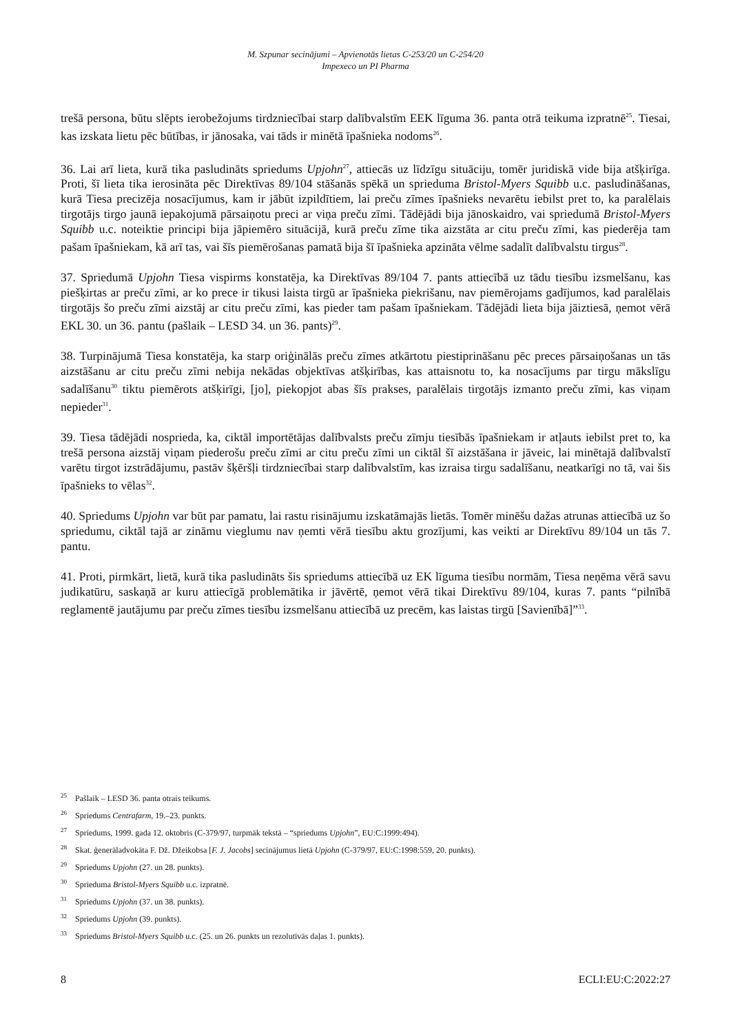M. Szpunar secinājumi – Apvienotās lietas C-253/20 un C-254/20
Impexeco un PI Pharma
trešā persona, būtu slēpts ierobežojums tirdzniecībai starp dalībvalstīm EEK līguma 36. panta otrā teikuma izpratnē<sup>25</sup>. Tiesai, kas izskata lietu pēc būtības, ir jānosaka, vai tāds ir minētā īpašnieka nodoms<sup>26</sup>.
36. Lai arī lieta, kurā tika pasludināts spriedums Upjohn<sup>27</sup>, attiecās uz līdzīgu situāciju, tomēr juridiskā vide bija atšķirīga. Proti, šī lieta tika ierosināta pēc Direktīvas 89/104 stāšanās spēkā un sprieduma Bristol-Myers Squibb u.c. pasludināšanas, kurā Tiesa precizēja nosacījumus, kam ir jābūt izpildītiem, lai preču zīmes īpašnieks nevarētu iebilst pret to, ka paralēlais tirgotājs tirgo jaunā iepakojumā pārsaiņotu preci ar viņa preču zīmi. Tādējādi bija jānoskaidro, vai spriedumā Bristol-Myers Squibb u.c. noteiktie principi bija jāpiemēro situācijā, kurā preču zīme tika aizstāta ar citu preču zīmi, kas piederēja tam pašam īpašniekam, kā arī tas, vai šīs piemērošanas pamatā bija šī īpašnieka apzināta vēlme sadalīt dalībvalstu tirgus<sup>28</sup>.
37. Spriedumā Upjohn Tiesa vispirms konstatēja, ka Direktīvas 89/104 7. pants attiecībā uz tādu tiesību izsmelšanu, kas piešķirtas ar preču zīmi, ar ko prece ir tikusi laista tirgū ar īpašnieka piekrišanu, nav piemērojams gadījumos, kad paralēlais tirgotājs šo preču zīmi aizstāj ar citu preču zīmi, kas pieder tam pašam īpašniekam. Tādējādi lieta bija jāiztiesā, ņemot vērā EKL 30. un 36. pantu (pašlaik – LESD 34. un 36. pants)<sup>29</sup>.
38. Turpinājumā Tiesa konstatēja, ka starp oriģinālās preču zīmes atkārtotu piestiprināšanu pēc preces pārsaiņošanas un tās aizstāšanu ar citu preču zīmi nebija nekādas objektīvas atšķirības, kas attaisnotu to, ka nosacījums par tirgu mākslīgu sadalīšanu<sup>30</sup> tiktu piemērots atšķirīgi, [jo], piekopjot abas šīs prakses, paralēlais tirgotājs izmanto preču zīmi, kas viņam nepieder<sup>31</sup>.
39. Tiesa tādējādi nosprieda, ka, ciktāl importētājas dalībvalsts preču zīmju tiesībās īpašniekam ir atļauts iebilst pret to, ka trešā persona aizstāj viņam piederošu preču zīmi ar citu preču zīmi un ciktāl šī aizstāšana ir jāveic, lai minētajā dalībvalstī varētu tirgot izstrādājumu, pastāv šķēršļi tirdzniecībai starp dalībvalstīm, kas izraisa tirgu sadalīšanu, neatkarīgi no tā, vai šis īpašnieks to vēlas<sup>32</sup>.
40. Spriedums Upjohn var būt par pamatu, lai rastu risinājumu izskatāmajās lietās. Tomēr minēšu dažas atrunas attiecībā uz šo spriedumu, ciktāl tajā ar zināmu vieglumu nav ņemti vērā tiesību aktu grozījumi, kas veikti ar Direktīvu 89/104 un tās 7. pantu.
41. Proti, pirmkārt, lietā, kurā tika pasludināts šis spriedums attiecībā uz EK līguma tiesību normām, Tiesa neņēma vērā savu judikatūru, saskaņā ar kuru attiecīgā problemātika ir jāvērtē, ņemot vērā tikai Direktīvu 89/104, kuras 7. pants “pilnībā reglamentē jautājumu par preču zīmes tiesību izsmelšanu attiecībā uz precēm, kas laistas tirgū [Savienībā]”<sup>33</sup>.
<sup>25</sup> Pašlaik – LESD 36. panta otrais teikums.
<sup>26</sup> Spriedums Centrafarm, 19.–23. punkts.
<sup>27</sup> Spriedums, 1999. gada 12. oktobris (C-379/97, turpmāk tekstā – “spriedums Upjohn”, EU:C:1999:494).
<sup>28</sup> Skat. ģenerāladvokāta F. Dž. Džeikobsa [F. J. Jacobs] secinājumus lietā Upjohn (C-379/97, EU:C:1998:559, 20. punkts).
<sup>29</sup> Spriedums Upjohn (27. un 28. punkts).
<sup>30</sup> Sprieduma Bristol-Myers Squibb u.c. izpratnē.
<sup>31</sup> Spriedums Upjohn (37. un 38. punkts).
<sup>32</sup> Spriedums Upjohn (39. punkts).
<sup>33</sup> Spriedums Bristol-Myers Squibb u.c. (25. un 26. punkts un rezolutīvās daļas 1. punkts).
8 ECLI:EU:C:2022:27